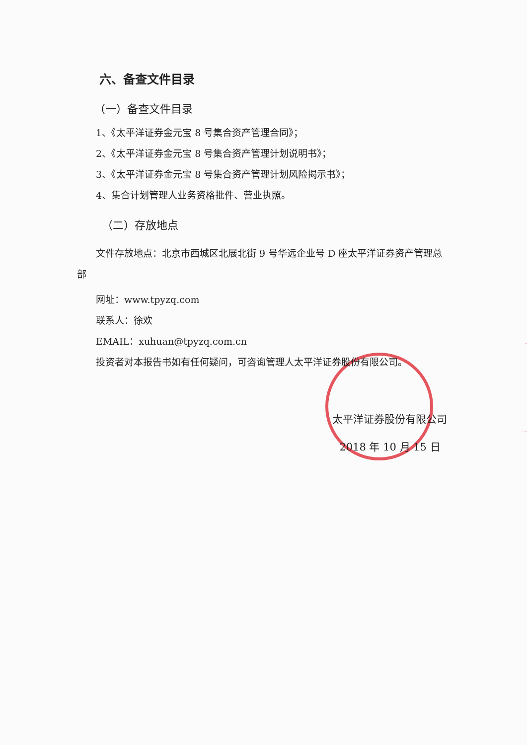六、备查文件目录
（一）备查文件目录
1、《太平洋证券金元宝 8 号集合资产管理合同》；
2、《太平洋证券金元宝 8 号集合资产管理计划说明书》；
3、《太平洋证券金元宝 8 号集合资产管理计划风险揭示书》；
4、集合计划管理人业务资格批件、营业执照。
（二）存放地点
文件存放地点：北京市西城区北展北街 9 号华远企业号 D 座太平洋证券资产管理总部
网址：www.tpyzq.com
联系人：徐欢
EMAIL：xuhuan@tpyzq.com.cn
投资者对本报告书如有任何疑问，可咨询管理人太平洋证券股份有限公司。
太平洋证券股份有限公司
2018 年 10 月 15 日